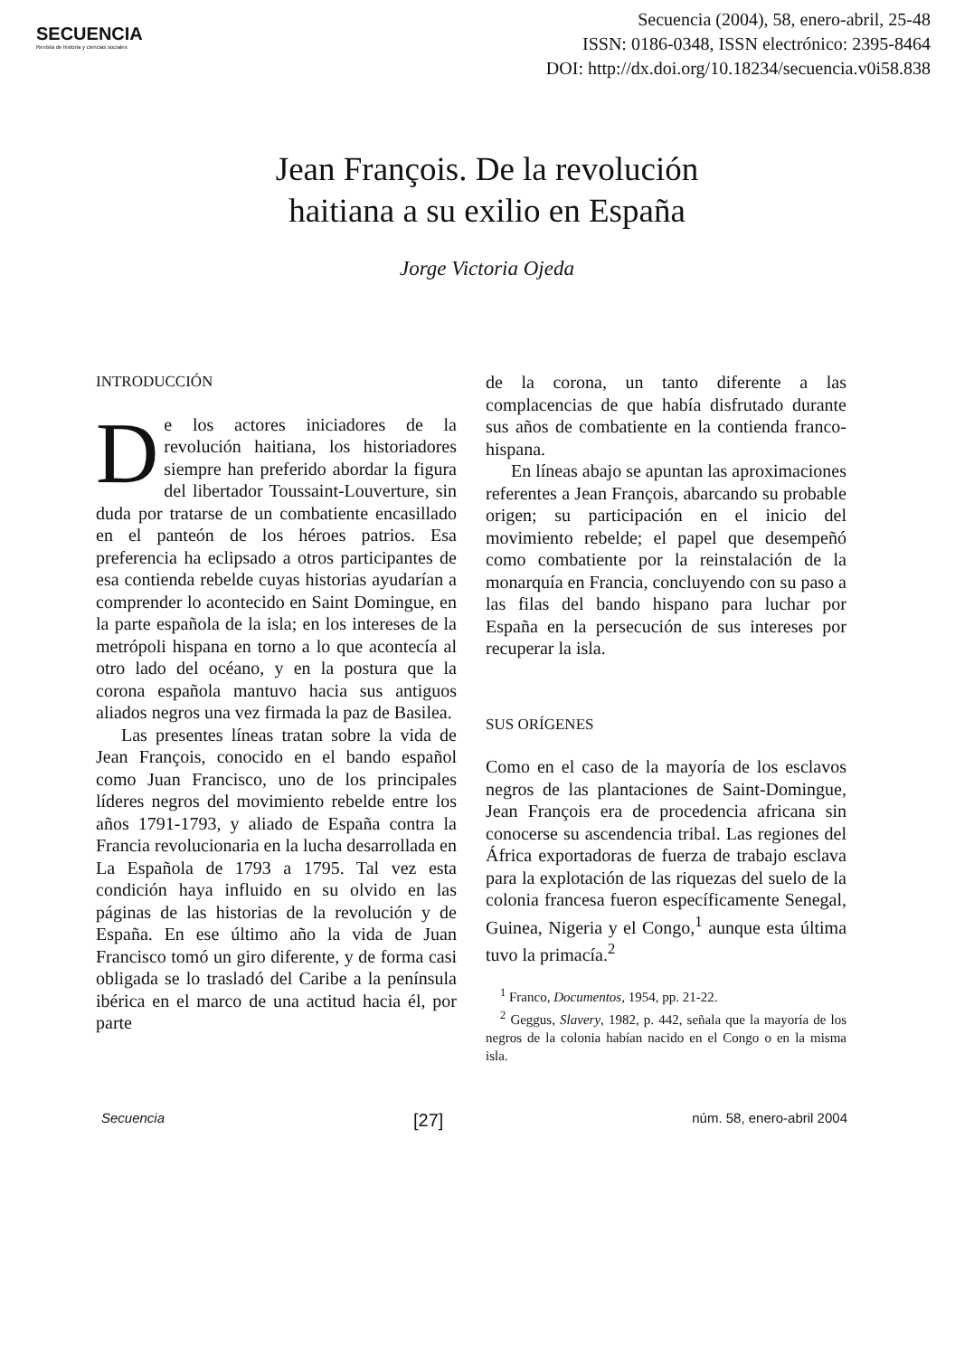SECUENCIA
Revista de historia y ciencias sociales
Secuencia (2004), 58, enero-abril, 25-48
ISSN: 0186-0348, ISSN electrónico: 2395-8464
DOI: http://dx.doi.org/10.18234/secuencia.v0i58.838
Jean François. De la revolución
haitiana a su exilio en España
Jorge Victoria Ojeda
INTRODUCCIÓN
De los actores iniciadores de la revolución haitiana, los historiadores siempre han preferido abordar la figura del libertador Toussaint-Louverture, sin duda por tratarse de un combatiente encasillado en el panteón de los héroes patrios. Esa preferencia ha eclipsado a otros participantes de esa contienda rebelde cuyas historias ayudarían a comprender lo acontecido en Saint Domingue, en la parte española de la isla; en los intereses de la metrópoli hispana en torno a lo que acontecía al otro lado del océano, y en la postura que la corona española mantuvo hacia sus antiguos aliados negros una vez firmada la paz de Basilea.
Las presentes líneas tratan sobre la vida de Jean François, conocido en el bando español como Juan Francisco, uno de los principales líderes negros del movimiento rebelde entre los años 1791-1793, y aliado de España contra la Francia revolucionaria en la lucha desarrollada en La Española de 1793 a 1795. Tal vez esta condición haya influido en su olvido en las páginas de las historias de la revolución y de España. En ese último año la vida de Juan Francisco tomó un giro diferente, y de forma casi obligada se lo trasladó del Caribe a la península ibérica en el marco de una actitud hacia él, por parte
de la corona, un tanto diferente a las complacencias de que había disfrutado durante sus años de combatiente en la contienda franco-hispana.
En líneas abajo se apuntan las aproximaciones referentes a Jean François, abarcando su probable origen; su participación en el inicio del movimiento rebelde; el papel que desempeñó como combatiente por la reinstalación de la monarquía en Francia, concluyendo con su paso a las filas del bando hispano para luchar por España en la persecución de sus intereses por recuperar la isla.
SUS ORÍGENES
Como en el caso de la mayoría de los esclavos negros de las plantaciones de Saint-Domingue, Jean François era de procedencia africana sin conocerse su ascendencia tribal. Las regiones del África exportadoras de fuerza de trabajo esclava para la explotación de las riquezas del suelo de la colonia francesa fueron específicamente Senegal, Guinea, Nigeria y el Congo,<sup>1</sup> aunque esta última tuvo la primacía.<sup>2</sup>
<sup>1</sup> Franco, Documentos, 1954, pp. 21-22.
<sup>2</sup> Geggus, Slavery, 1982, p. 442, señala que la mayoría de los negros de la colonia habían nacido en el Congo o en la misma isla.
Secuencia [27] núm. 58, enero-abril 2004